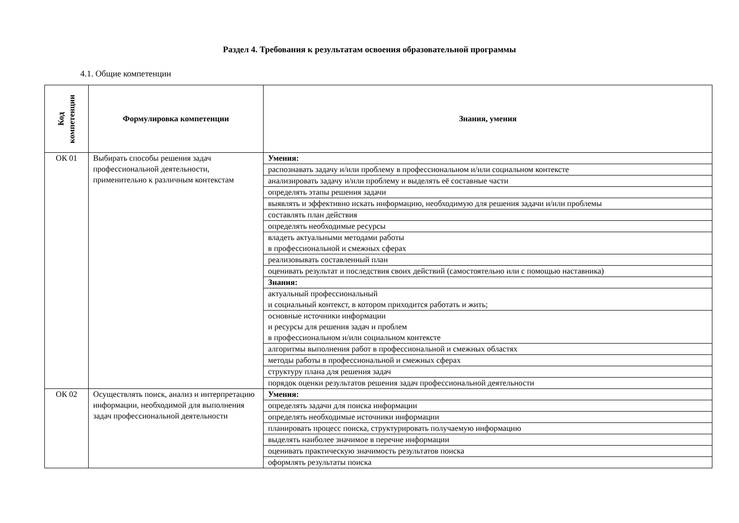Раздел 4. Требования к результатам освоения образовательной программы
4.1. Общие компетенции
| Код компетенции | Формулировка компетенции | Знания, умения |
| --- | --- | --- |
| ОК 01 | Выбирать способы решения задач профессиональной деятельности, применительно к различным контекстам | Умения: |
| | | распознавать задачу и/или проблему в профессиональном и/или социальном контексте |
| | | анализировать задачу и/или проблему и выделять её составные части |
| | | определять этапы решения задачи |
| | | выявлять и эффективно искать информацию, необходимую для решения задачи и/или проблемы |
| | | составлять план действия |
| | | определять необходимые ресурсы |
| | | владеть актуальными методами работы в профессиональной и смежных сферах |
| | | реализовывать составленный план |
| | | оценивать результат и последствия своих действий (самостоятельно или с помощью наставника) |
| | | Знания: |
| | | актуальный профессиональный и социальный контекст, в котором приходится работать и жить; |
| | | основные источники информации и ресурсы для решения задач и проблем в профессиональном и/или социальном контексте |
| | | алгоритмы выполнения работ в профессиональной и смежных областях |
| | | методы работы в профессиональной и смежных сферах |
| | | структуру плана для решения задач |
| | | порядок оценки результатов решения задач профессиональной деятельности |
| ОК 02 | Осуществлять поиск, анализ и интерпретацию информации, необходимой для выполнения задач профессиональной деятельности | Умения: |
| | | определять задачи для поиска информации |
| | | определять необходимые источники информации |
| | | планировать процесс поиска, структурировать получаемую информацию |
| | | выделять наиболее значимое в перечне информации |
| | | оценивать практическую значимость результатов поиска |
| | | оформлять результаты поиска |